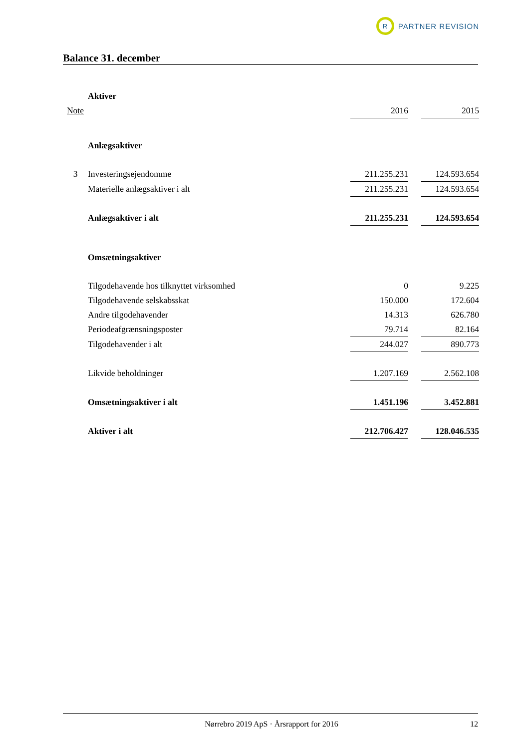R
PARTNER REVISION
Balance 31. december
| | Aktiver | | | |
| Note | | 2016 | | 2015 |
| | Anlægsaktiver | | | |
| 3 | Investeringsejendomme | 211.255.231 | | 124.593.654 |
| | Materielle anlægsaktiver i alt | 211.255.231 | | 124.593.654 |
| | Anlægsaktiver i alt | 211.255.231 | | 124.593.654 |
| | Omsætningsaktiver | | | |
| | Tilgodehavende hos tilknyttet virksomhed | 0 | | 9.225 |
| | Tilgodehavende selskabsskat | 150.000 | | 172.604 |
| | Andre tilgodehavender | 14.313 | | 626.780 |
| | Periodeafgrænsningsposter | 79.714 | | 82.164 |
| | Tilgodehavender i alt | 244.027 | | 890.773 |
| | Likvide beholdninger | 1.207.169 | | 2.562.108 |
| | Omsætningsaktiver i alt | 1.451.196 | | 3.452.881 |
| | Aktiver i alt | 212.706.427 | | 128.046.535 |
Nørrebro 2019 ApS · Årsrapport for 2016 12